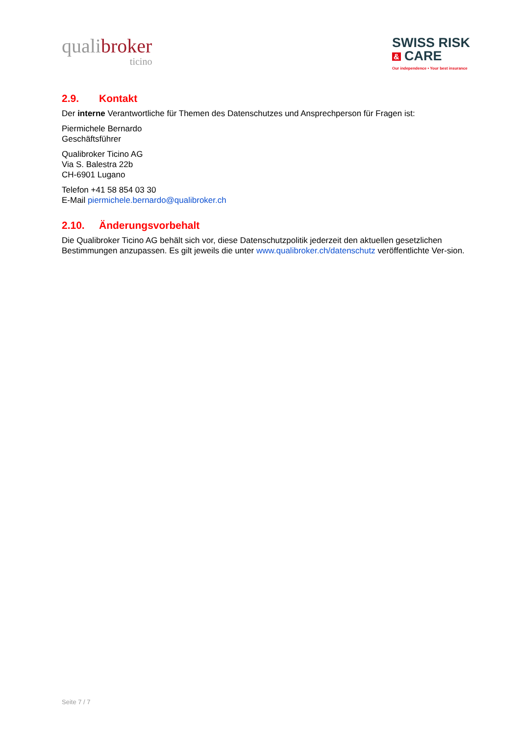qualibroker
ticino
SWISS RISK
& CARE
Our independence • Your best insurance
2.9. Kontakt
Der interne Verantwortliche für Themen des Datenschutzes und Ansprechperson für Fragen ist:
Piermichele Bernardo
Geschäftsführer
Qualibroker Ticino AG
Via S. Balestra 22b
CH-6901 Lugano
Telefon +41 58 854 03 30
E-Mail piermichele.bernardo@qualibroker.ch
2.10. Änderungsvorbehalt
Die Qualibroker Ticino AG behält sich vor, diese Datenschutzpolitik jederzeit den aktuellen gesetzlichen Bestimmungen anzupassen. Es gilt jeweils die unter www.qualibroker.ch/datenschutz veröffentlichte Ver-sion.
Seite 7 / 7